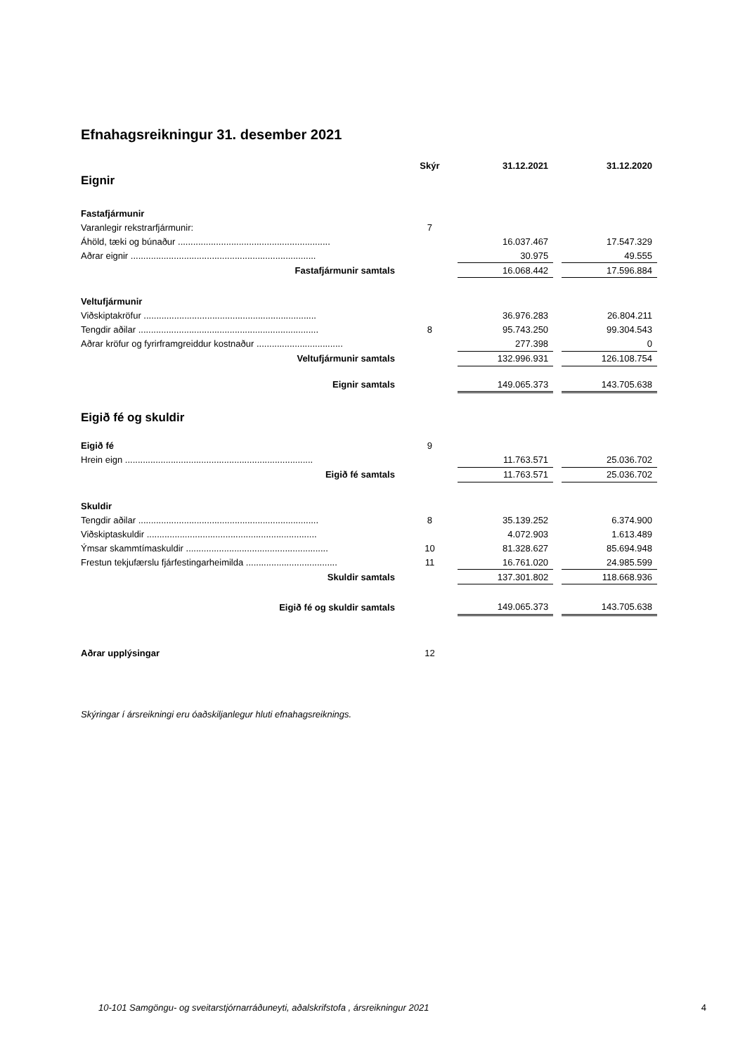Efnahagsreikningur 31. desember 2021
| | Skýr | 31.12.2021 | | 31.12.2020 |
| --- | --- | --- | --- | --- |
| Eignir | | | | |
| Fastafjármunir | | | | |
| Varanlegir rekstrarfjármunir: | 7 | | | |
| Áhöld, tæki og búnaður ............................................................ | | 16.037.467 | | 17.547.329 |
| Aðrar eignir ......................................................................... | | 30.975 | | 49.555 |
| Fastafjármunir samtals | | 16.068.442 | | 17.596.884 |
| Veltufjármunir | | | | |
| Viðskiptakröfur .................................................................... | | 36.976.283 | | 26.804.211 |
| Tengdir aðilar ....................................................................... | 8 | 95.743.250 | | 99.304.543 |
| Aðrar kröfur og fyrirframgreiddur kostnaður .................................. | | 277.398 | | 0 |
| Veltufjármunir samtals | | 132.996.931 | | 126.108.754 |
| Eignir samtals | | 149.065.373 | | 143.705.638 |
| Eigið fé og skuldir | | | | |
| Eigið fé | 9 | | | |
| Hrein eign .......................................................................... | | 11.763.571 | | 25.036.702 |
| Eigið fé samtals | | 11.763.571 | | 25.036.702 |
| Skuldir | | | | |
| Tengdir aðilar ....................................................................... | 8 | 35.139.252 | | 6.374.900 |
| Viðskiptaskuldir ................................................................... | | 4.072.903 | | 1.613.489 |
| Ýmsar skammtímaskuldir ........................................................ | 10 | 81.328.627 | | 85.694.948 |
| Frestun tekjufærslu fjárfestingarheimilda .................................... | 11 | 16.761.020 | | 24.985.599 |
| Skuldir samtals | | 137.301.802 | | 118.668.936 |
| Eigið fé og skuldir samtals | | 149.065.373 | | 143.705.638 |
| Aðrar upplýsingar | 12 | | | |
Skýringar í ársreikningi eru óaðskiljanlegur hluti efnahagsreiknings.
10-101 Samgöngu- og sveitarstjórnarráðuneyti, aðalskrifstofa , ársreikningur 2021 4